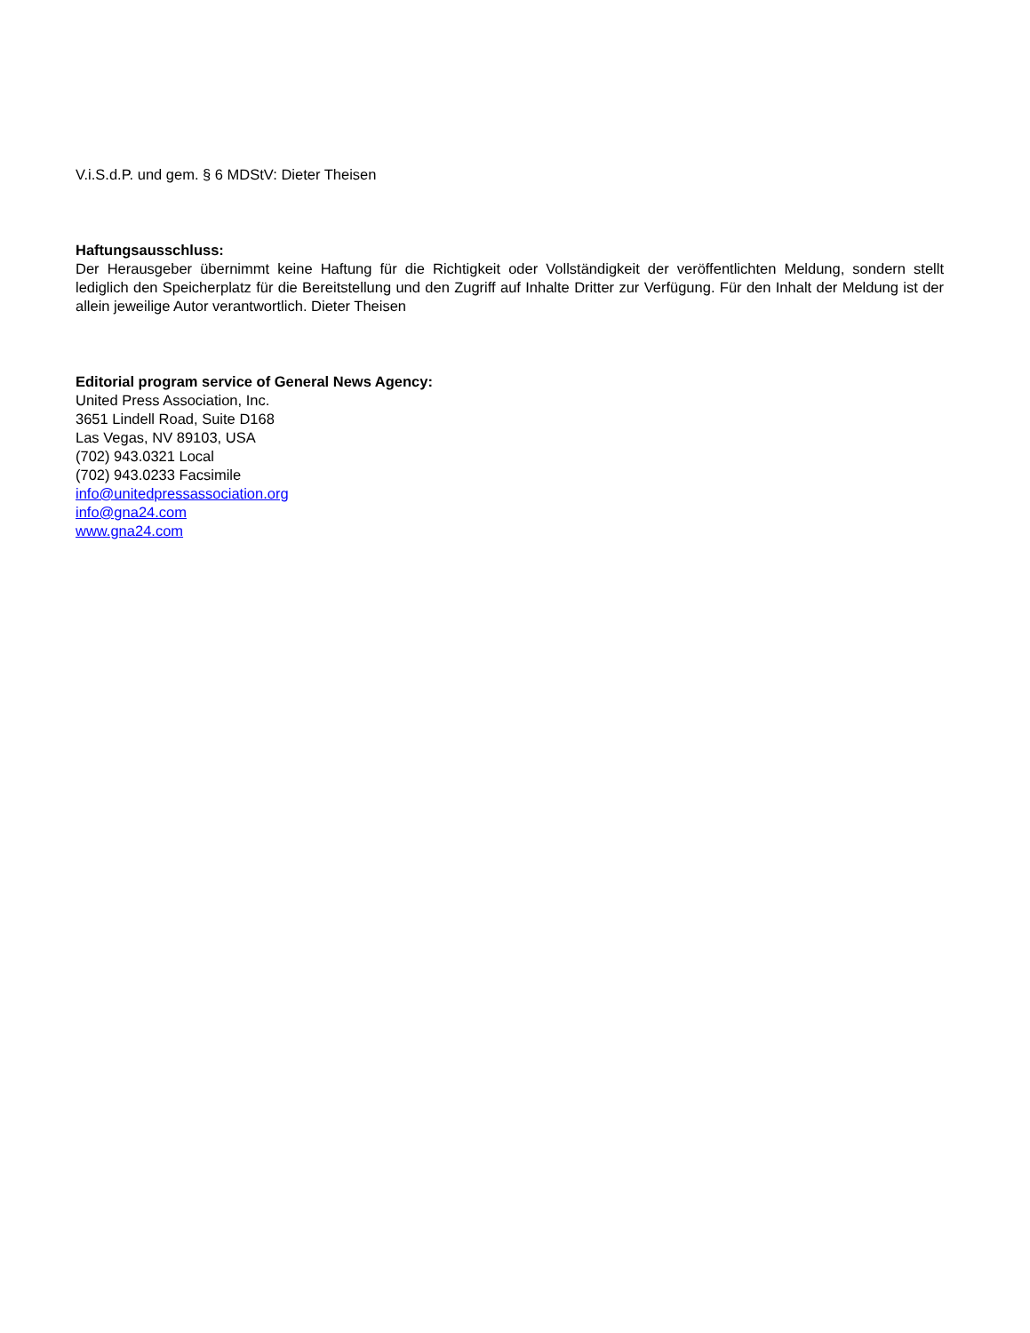V.i.S.d.P. und gem. § 6 MDStV: Dieter Theisen
Haftungsausschluss:
Der Herausgeber übernimmt keine Haftung für die Richtigkeit oder Vollständigkeit der veröffentlichten Meldung, sondern stellt lediglich den Speicherplatz für die Bereitstellung und den Zugriff auf Inhalte Dritter zur Verfügung. Für den Inhalt der Meldung ist der allein jeweilige Autor verantwortlich. Dieter Theisen
Editorial program service of General News Agency:
United Press Association, Inc.
3651 Lindell Road, Suite D168
Las Vegas, NV 89103, USA
(702) 943.0321 Local
(702) 943.0233 Facsimile
info@unitedpressassociation.org
info@gna24.com
www.gna24.com